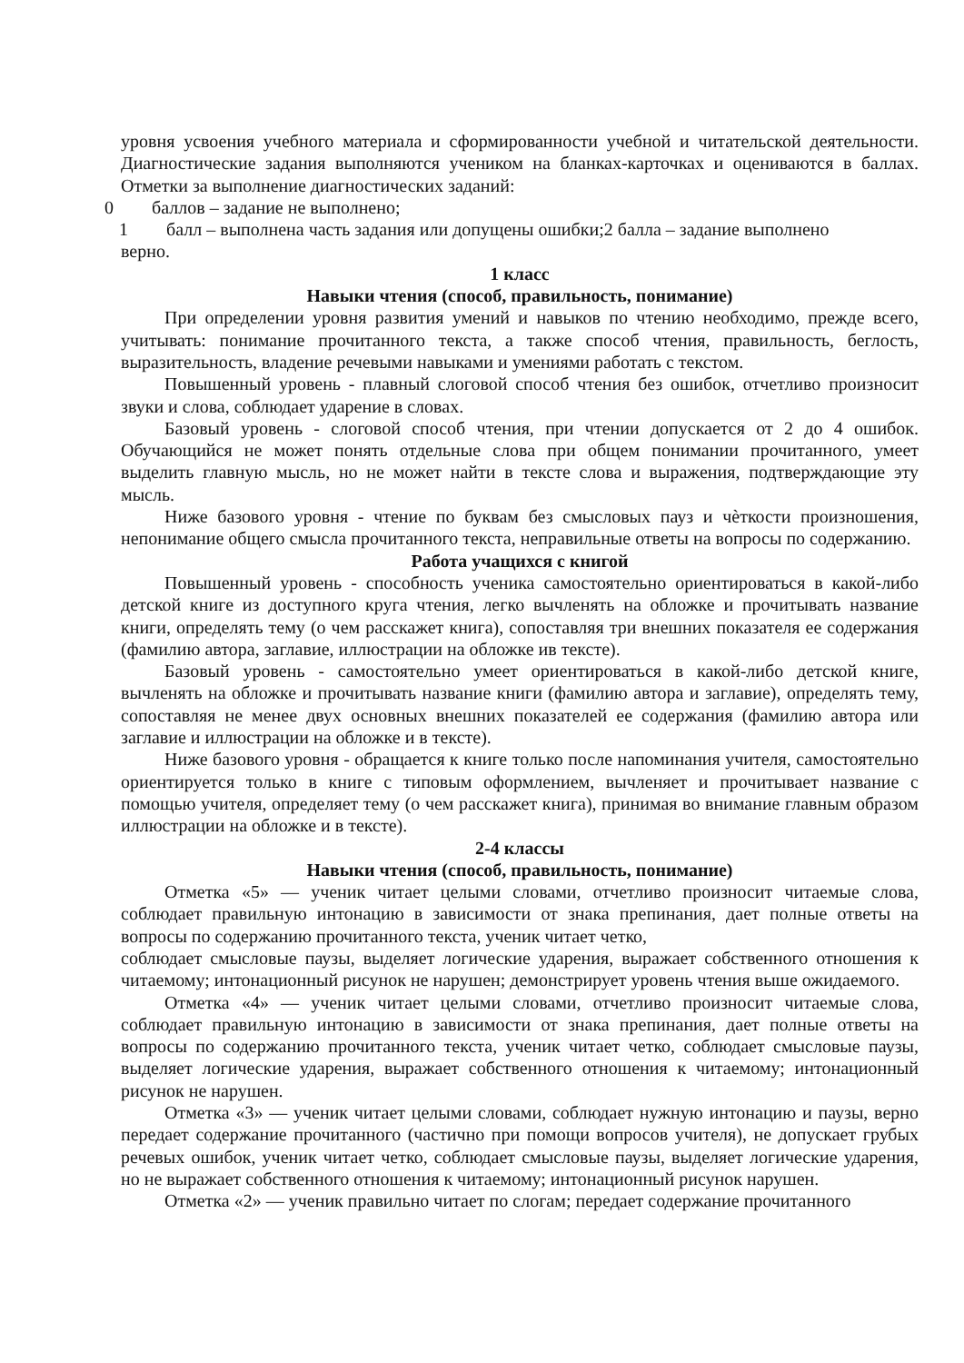уровня усвоения учебного материала и сформированности учебной и читательской деятельности. Диагностические задания выполняются учеником на бланках-карточках и оцениваются в баллах. Отметки за выполнение диагностических заданий:
0 баллов – задание не выполнено;
1 балл – выполнена часть задания или допущены ошибки;2 балла – задание выполнено
верно.
1 класс
Навыки чтения (способ, правильность, понимание)
При определении уровня развития умений и навыков по чтению необходимо, прежде всего, учитывать: понимание прочитанного текста, а также способ чтения, правильность, беглость, выразительность, владение речевыми навыками и умениями работать с текстом.
Повышенный уровень - плавный слоговой способ чтения без ошибок, отчетливо произносит звуки и слова, соблюдает ударение в словах.
Базовый уровень - слоговой способ чтения, при чтении допускается от 2 до 4 ошибок. Обучающийся не может понять отдельные слова при общем понимании прочитанного, умеет выделить главную мысль, но не может найти в тексте слова и выражения, подтверждающие эту мысль.
Ниже базового уровня - чтение по буквам без смысловых пауз и чѐткости произношения, непонимание общего смысла прочитанного текста, неправильные ответы на вопросы по содержанию.
Работа учащихся с книгой
Повышенный уровень - способность ученика самостоятельно ориентироваться в какой-либо детской книге из доступного круга чтения, легко вычленять на обложке и прочитывать название книги, определять тему (о чем расскажет книга), сопоставляя три внешних показателя ее содержания (фамилию автора, заглавие, иллюстрации на обложке ив тексте).
Базовый уровень - самостоятельно умеет ориентироваться в какой-либо детской книге, вычленять на обложке и прочитывать название книги (фамилию автора и заглавие), определять тему, сопоставляя не менее двух основных внешних показателей ее содержания (фамилию автора или заглавие и иллюстрации на обложке и в тексте).
Ниже базового уровня - обращается к книге только после напоминания учителя, самостоятельно ориентируется только в книге с типовым оформлением, вычленяет и прочитывает название с помощью учителя, определяет тему (о чем расскажет книга), принимая во внимание главным образом иллюстрации на обложке и в тексте).
2-4 классы
Навыки чтения (способ, правильность, понимание)
Отметка «5» — ученик читает целыми словами, отчетливо произносит читаемые слова, соблюдает правильную интонацию в зависимости от знака препинания, дает полные ответы на вопросы по содержанию прочитанного текста, ученик читает четко,
соблюдает смысловые паузы, выделяет логические ударения, выражает собственного отношения к читаемому; интонационный рисунок не нарушен; демонстрирует уровень чтения выше ожидаемого.
Отметка «4» — ученик читает целыми словами, отчетливо произносит читаемые слова, соблюдает правильную интонацию в зависимости от знака препинания, дает полные ответы на вопросы по содержанию прочитанного текста, ученик читает четко, соблюдает смысловые паузы, выделяет логические ударения, выражает собственного отношения к читаемому; интонационный рисунок не нарушен.
Отметка «3» — ученик читает целыми словами, соблюдает нужную интонацию и паузы, верно передает содержание прочитанного (частично при помощи вопросов учителя), не допускает грубых речевых ошибок, ученик читает четко, соблюдает смысловые паузы, выделяет логические ударения, но не выражает собственного отношения к читаемому; интонационный рисунок нарушен.
Отметка «2» — ученик правильно читает по слогам; передает содержание прочитанного